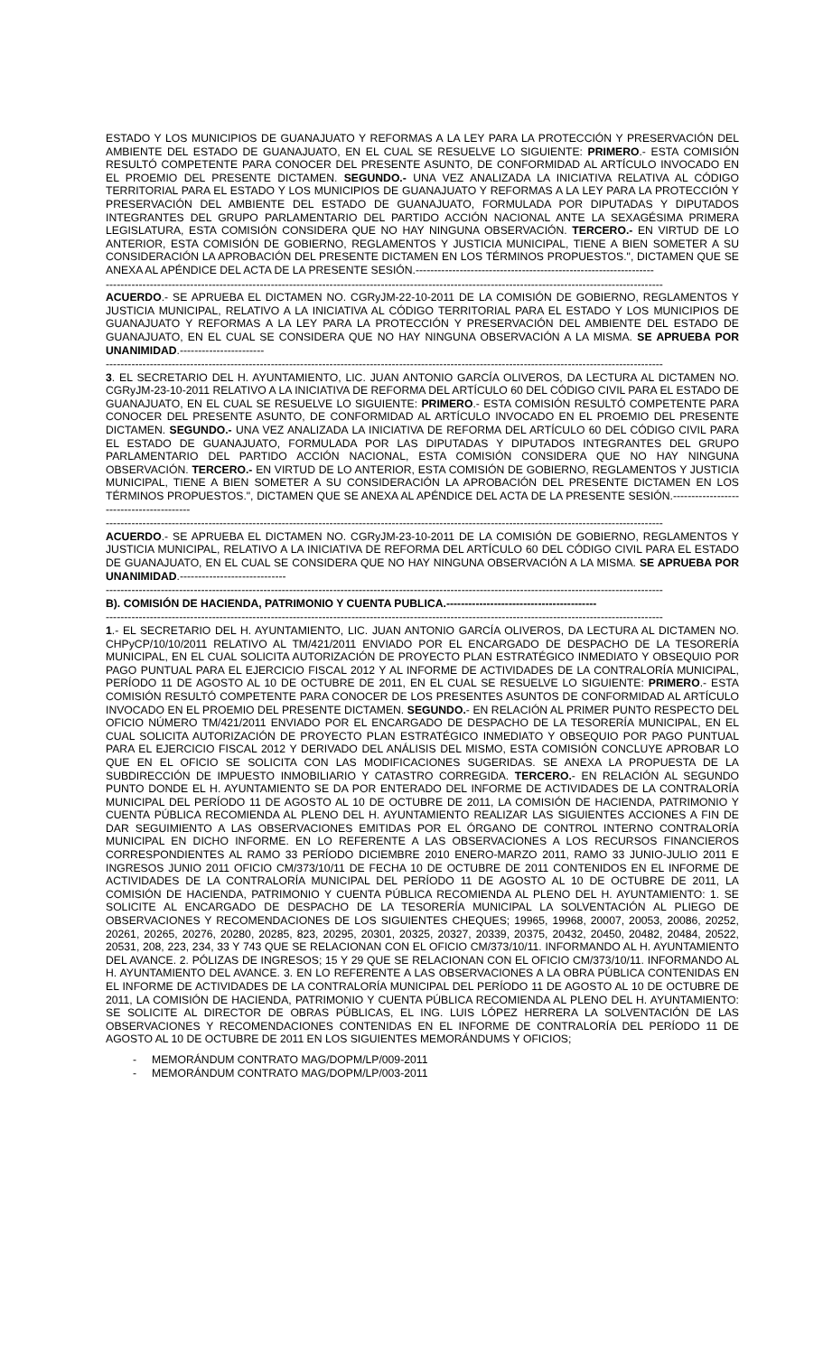ESTADO Y LOS MUNICIPIOS DE GUANAJUATO Y REFORMAS A LA LEY PARA LA PROTECCIÓN Y PRESERVACIÓN DEL AMBIENTE DEL ESTADO DE GUANAJUATO, EN EL CUAL SE RESUELVE LO SIGUIENTE: PRIMERO.- ESTA COMISIÓN RESULTÓ COMPETENTE PARA CONOCER DEL PRESENTE ASUNTO, DE CONFORMIDAD AL ARTÍCULO INVOCADO EN EL PROEMIO DEL PRESENTE DICTAMEN. SEGUNDO.- UNA VEZ ANALIZADA LA INICIATIVA RELATIVA AL CÓDIGO TERRITORIAL PARA EL ESTADO Y LOS MUNICIPIOS DE GUANAJUATO Y REFORMAS A LA LEY PARA LA PROTECCIÓN Y PRESERVACIÓN DEL AMBIENTE DEL ESTADO DE GUANAJUATO, FORMULADA POR DIPUTADAS Y DIPUTADOS INTEGRANTES DEL GRUPO PARLAMENTARIO DEL PARTIDO ACCIÓN NACIONAL ANTE LA SEXAGÉSIMA PRIMERA LEGISLATURA, ESTA COMISIÓN CONSIDERA QUE NO HAY NINGUNA OBSERVACIÓN. TERCERO.- EN VIRTUD DE LO ANTERIOR, ESTA COMISIÓN DE GOBIERNO, REGLAMENTOS Y JUSTICIA MUNICIPAL, TIENE A BIEN SOMETER A SU CONSIDERACIÓN LA APROBACIÓN DEL PRESENTE DICTAMEN EN LOS TÉRMINOS PROPUESTOS.", DICTAMEN QUE SE ANEXA AL APÉNDICE DEL ACTA DE LA PRESENTE SESIÓN.-----------------------------------------------------------------
--------------------------------------------------------------------------------------------------------------------------------------------------------
ACUERDO.- SE APRUEBA EL DICTAMEN NO. CGRyJM-22-10-2011 DE LA COMISIÓN DE GOBIERNO, REGLAMENTOS Y JUSTICIA MUNICIPAL, RELATIVO A LA INICIATIVA AL CÓDIGO TERRITORIAL PARA EL ESTADO Y LOS MUNICIPIOS DE GUANAJUATO Y REFORMAS A LA LEY PARA LA PROTECCIÓN Y PRESERVACIÓN DEL AMBIENTE DEL ESTADO DE GUANAJUATO, EN EL CUAL SE CONSIDERA QUE NO HAY NINGUNA OBSERVACIÓN A LA MISMA. SE APRUEBA POR UNANIMIDAD.-----------------------
--------------------------------------------------------------------------------------------------------------------------------------------------------
3. EL SECRETARIO DEL H. AYUNTAMIENTO, LIC. JUAN ANTONIO GARCÍA OLIVEROS, DA LECTURA AL DICTAMEN NO. CGRyJM-23-10-2011 RELATIVO A LA INICIATIVA DE REFORMA DEL ARTÍCULO 60 DEL CÓDIGO CIVIL PARA EL ESTADO DE GUANAJUATO, EN EL CUAL SE RESUELVE LO SIGUIENTE: PRIMERO.- ESTA COMISIÓN RESULTÓ COMPETENTE PARA CONOCER DEL PRESENTE ASUNTO, DE CONFORMIDAD AL ARTÍCULO INVOCADO EN EL PROEMIO DEL PRESENTE DICTAMEN. SEGUNDO.- UNA VEZ ANALIZADA LA INICIATIVA DE REFORMA DEL ARTÍCULO 60 DEL CÓDIGO CIVIL PARA EL ESTADO DE GUANAJUATO, FORMULADA POR LAS DIPUTADAS Y DIPUTADOS INTEGRANTES DEL GRUPO PARLAMENTARIO DEL PARTIDO ACCIÓN NACIONAL, ESTA COMISIÓN CONSIDERA QUE NO HAY NINGUNA OBSERVACIÓN. TERCERO.- EN VIRTUD DE LO ANTERIOR, ESTA COMISIÓN DE GOBIERNO, REGLAMENTOS Y JUSTICIA MUNICIPAL, TIENE A BIEN SOMETER A SU CONSIDERACIÓN LA APROBACIÓN DEL PRESENTE DICTAMEN EN LOS TÉRMINOS PROPUESTOS.", DICTAMEN QUE SE ANEXA AL APÉNDICE DEL ACTA DE LA PRESENTE SESIÓN.-----------------------------------------
--------------------------------------------------------------------------------------------------------------------------------------------------------
ACUERDO.- SE APRUEBA EL DICTAMEN NO. CGRyJM-23-10-2011 DE LA COMISIÓN DE GOBIERNO, REGLAMENTOS Y JUSTICIA MUNICIPAL, RELATIVO A LA INICIATIVA DE REFORMA DEL ARTÍCULO 60 DEL CÓDIGO CIVIL PARA EL ESTADO DE GUANAJUATO, EN EL CUAL SE CONSIDERA QUE NO HAY NINGUNA OBSERVACIÓN A LA MISMA. SE APRUEBA POR UNANIMIDAD.-----------------------------
--------------------------------------------------------------------------------------------------------------------------------------------------------
B). COMISIÓN DE HACIENDA, PATRIMONIO Y CUENTA PUBLICA.-----------------------------------------
--------------------------------------------------------------------------------------------------------------------------------------------------------
1.- EL SECRETARIO DEL H. AYUNTAMIENTO, LIC. JUAN ANTONIO GARCÍA OLIVEROS, DA LECTURA AL DICTAMEN NO. CHPyCP/10/10/2011 RELATIVO AL TM/421/2011 ENVIADO POR EL ENCARGADO DE DESPACHO DE LA TESORERÍA MUNICIPAL, EN EL CUAL SOLICITA AUTORIZACIÓN DE PROYECTO PLAN ESTRATÉGICO INMEDIATO Y OBSEQUIO POR PAGO PUNTUAL PARA EL EJERCICIO FISCAL 2012 Y AL INFORME DE ACTIVIDADES DE LA CONTRALORÍA MUNICIPAL, PERÍODO 11 DE AGOSTO AL 10 DE OCTUBRE DE 2011, EN EL CUAL SE RESUELVE LO SIGUIENTE: PRIMERO.- ESTA COMISIÓN RESULTÓ COMPETENTE PARA CONOCER DE LOS PRESENTES ASUNTOS DE CONFORMIDAD AL ARTÍCULO INVOCADO EN EL PROEMIO DEL PRESENTE DICTAMEN. SEGUNDO.- EN RELACIÓN AL PRIMER PUNTO RESPECTO DEL OFICIO NÚMERO TM/421/2011 ENVIADO POR EL ENCARGADO DE DESPACHO DE LA TESORERÍA MUNICIPAL, EN EL CUAL SOLICITA AUTORIZACIÓN DE PROYECTO PLAN ESTRATÉGICO INMEDIATO Y OBSEQUIO POR PAGO PUNTUAL PARA EL EJERCICIO FISCAL 2012 Y DERIVADO DEL ANÁLISIS DEL MISMO, ESTA COMISIÓN CONCLUYE APROBAR LO QUE EN EL OFICIO SE SOLICITA CON LAS MODIFICACIONES SUGERIDAS. SE ANEXA LA PROPUESTA DE LA SUBDIRECCIÓN DE IMPUESTO INMOBILIARIO Y CATASTRO CORREGIDA. TERCERO.- EN RELACIÓN AL SEGUNDO PUNTO DONDE EL H. AYUNTAMIENTO SE DA POR ENTERADO DEL INFORME DE ACTIVIDADES DE LA CONTRALORÍA MUNICIPAL DEL PERÍODO 11 DE AGOSTO AL 10 DE OCTUBRE DE 2011, LA COMISIÓN DE HACIENDA, PATRIMONIO Y CUENTA PÚBLICA RECOMIENDA AL PLENO DEL H. AYUNTAMIENTO REALIZAR LAS SIGUIENTES ACCIONES A FIN DE DAR SEGUIMIENTO A LAS OBSERVACIONES EMITIDAS POR EL ÓRGANO DE CONTROL INTERNO CONTRALORÍA MUNICIPAL EN DICHO INFORME. EN LO REFERENTE A LAS OBSERVACIONES A LOS RECURSOS FINANCIEROS CORRESPONDIENTES AL RAMO 33 PERÍODO DICIEMBRE 2010 ENERO-MARZO 2011, RAMO 33 JUNIO-JULIO 2011 E INGRESOS JUNIO 2011 OFICIO CM/373/10/11 DE FECHA 10 DE OCTUBRE DE 2011 CONTENIDOS EN EL INFORME DE ACTIVIDADES DE LA CONTRALORÍA MUNICIPAL DEL PERÍODO 11 DE AGOSTO AL 10 DE OCTUBRE DE 2011, LA COMISIÓN DE HACIENDA, PATRIMONIO Y CUENTA PÚBLICA RECOMIENDA AL PLENO DEL H. AYUNTAMIENTO: 1. SE SOLICITE AL ENCARGADO DE DESPACHO DE LA TESORERÍA MUNICIPAL LA SOLVENTACIÓN AL PLIEGO DE OBSERVACIONES Y RECOMENDACIONES DE LOS SIGUIENTES CHEQUES; 19965, 19968, 20007, 20053, 20086, 20252, 20261, 20265, 20276, 20280, 20285, 823, 20295, 20301, 20325, 20327, 20339, 20375, 20432, 20450, 20482, 20484, 20522, 20531, 208, 223, 234, 33 Y 743 QUE SE RELACIONAN CON EL OFICIO CM/373/10/11. INFORMANDO AL H. AYUNTAMIENTO DEL AVANCE. 2. PÓLIZAS DE INGRESOS; 15 Y 29 QUE SE RELACIONAN CON EL OFICIO CM/373/10/11. INFORMANDO AL H. AYUNTAMIENTO DEL AVANCE. 3. EN LO REFERENTE A LAS OBSERVACIONES A LA OBRA PÚBLICA CONTENIDAS EN EL INFORME DE ACTIVIDADES DE LA CONTRALORÍA MUNICIPAL DEL PERÍODO 11 DE AGOSTO AL 10 DE OCTUBRE DE 2011, LA COMISIÓN DE HACIENDA, PATRIMONIO Y CUENTA PÚBLICA RECOMIENDA AL PLENO DEL H. AYUNTAMIENTO: SE SOLICITE AL DIRECTOR DE OBRAS PÚBLICAS, EL ING. LUIS LÓPEZ HERRERA LA SOLVENTACIÓN DE LAS OBSERVACIONES Y RECOMENDACIONES CONTENIDAS EN EL INFORME DE CONTRALORÍA DEL PERÍODO 11 DE AGOSTO AL 10 DE OCTUBRE DE 2011 EN LOS SIGUIENTES MEMORÁNDUMS Y OFICIOS;
- MEMORÁNDUM CONTRATO MAG/DOPM/LP/009-2011
- MEMORÁNDUM CONTRATO MAG/DOPM/LP/003-2011